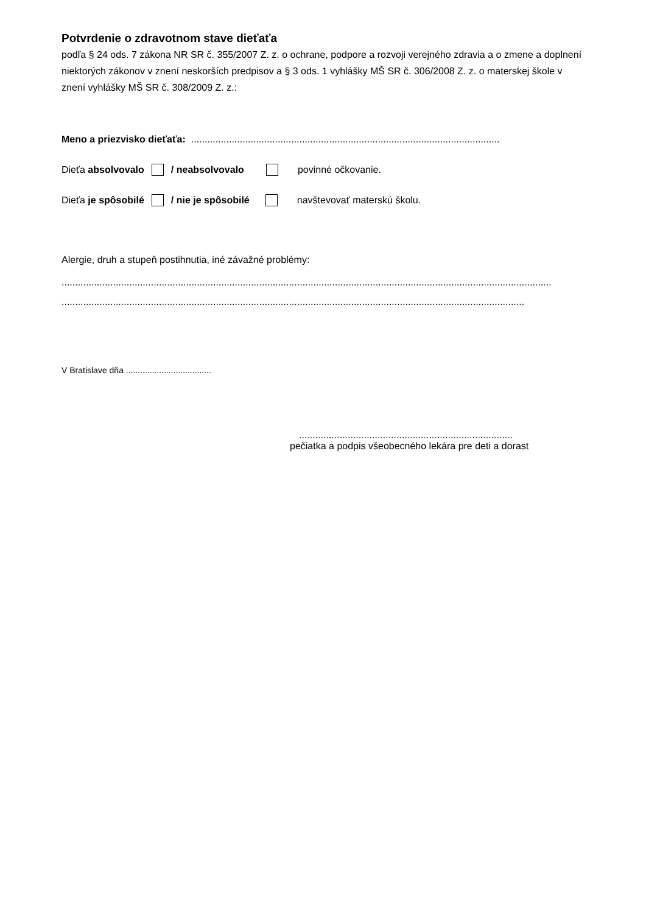Potvrdenie o zdravotnom stave dieťaťa
podľa § 24 ods. 7 zákona NR SR č. 355/2007 Z. z. o ochrane, podpore a rozvoji verejného zdravia a o zmene a doplnení niektorých zákonov v znení neskorších predpisov a § 3 ods. 1 vyhlášky MŠ SR č. 306/2008 Z. z. o materskej škole v znení vyhlášky MŠ SR č. 308/2009 Z. z.:
Meno a priezvisko dieťaťa: ..................................................................................................................
Dieťa absolvovalo / neabsolvovalo povinné očkovanie.
Dieťa je spôsobilé / nie je spôsobilé navštevovať materskú školu.
Alergie, druh a stupeň postihnutia, iné závažné problémy:
.....................................................................................................................................................................................
...........................................................................................................................................................................
V Bratislave dňa ....................................
...............................................................................
pečiatka a podpis všeobecného lekára pre deti a dorast